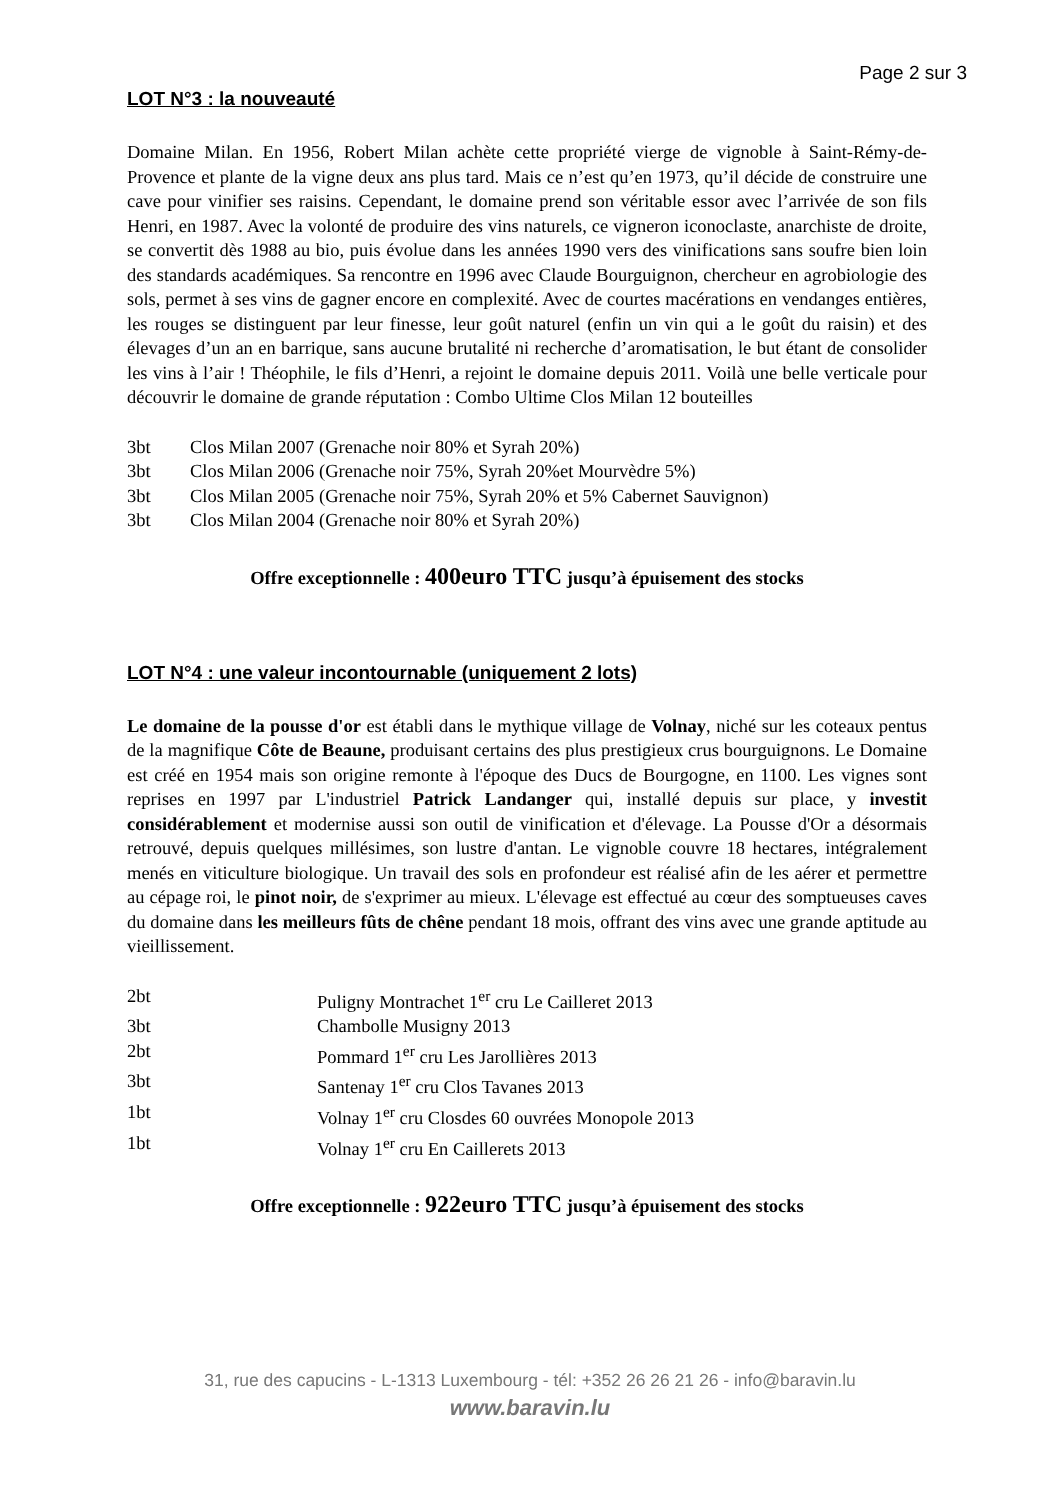Page 2 sur 3
LOT N°3 : la nouveauté
Domaine Milan. En 1956, Robert Milan achète cette propriété vierge de vignoble à Saint-Rémy-de-Provence et plante de la vigne deux ans plus tard. Mais ce n’est qu’en 1973, qu’il décide de construire une cave pour vinifier ses raisins. Cependant, le domaine prend son véritable essor avec l’arrivée de son fils Henri, en 1987. Avec la volonté de produire des vins naturels, ce vigneron iconoclaste, anarchiste de droite, se convertit dès 1988 au bio, puis évolue dans les années 1990 vers des vinifications sans soufre bien loin des standards académiques. Sa rencontre en 1996 avec Claude Bourguignon, chercheur en agrobiologie des sols, permet à ses vins de gagner encore en complexité. Avec de courtes macérations en vendanges entières, les rouges se distinguent par leur finesse, leur goût naturel (enfin un vin qui a le goût du raisin) et des élevages d’un an en barrique, sans aucune brutalité ni recherche d’aromatisation, le but étant de consolider les vins à l’air ! Théophile, le fils d’Henri, a rejoint le domaine depuis 2011. Voilà une belle verticale pour découvrir le domaine de grande réputation : Combo Ultime Clos Milan 12 bouteilles
| 3bt | Clos Milan 2007 (Grenache noir 80% et Syrah 20%) |
| 3bt | Clos Milan 2006 (Grenache noir 75%, Syrah 20%et Mourvèdre 5%) |
| 3bt | Clos Milan 2005 (Grenache noir 75%, Syrah 20% et 5% Cabernet Sauvignon) |
| 3bt | Clos Milan 2004 (Grenache noir 80% et Syrah 20%) |
Offre exceptionnelle : 400euro TTC jusqu’à épuisement des stocks
LOT N°4 : une valeur incontournable (uniquement 2 lots)
Le domaine de la pousse d'or est établi dans le mythique village de Volnay, niché sur les coteaux pentus de la magnifique Côte de Beaune, produisant certains des plus prestigieux crus bourguignons. Le Domaine est créé en 1954 mais son origine remonte à l'époque des Ducs de Bourgogne, en 1100. Les vignes sont reprises en 1997 par L'industriel Patrick Landanger qui, installé depuis sur place, y investit considérablement et modernise aussi son outil de vinification et d'élevage. La Pousse d'Or a désormais retrouvé, depuis quelques millésimes, son lustre d'antan. Le vignoble couvre 18 hectares, intégralement menés en viticulture biologique. Un travail des sols en profondeur est réalisé afin de les aérer et permettre au cépage roi, le pinot noir, de s'exprimer au mieux. L'élevage est effectué au cœur des somptueuses caves du domaine dans les meilleurs fûts de chêne pendant 18 mois, offrant des vins avec une grande aptitude au vieillissement.
| 2bt | Puligny Montrachet 1<sup>er</sup> cru Le Cailleret 2013 |
| 3bt | Chambolle Musigny 2013 |
| 2bt | Pommard 1<sup>er</sup> cru Les Jarollières 2013 |
| 3bt | Santenay 1<sup>er</sup> cru Clos Tavanes 2013 |
| 1bt | Volnay 1<sup>er</sup> cru Closdes 60 ouvrées Monopole 2013 |
| 1bt | Volnay 1<sup>er</sup> cru En Caillerets 2013 |
Offre exceptionnelle : 922euro TTC jusqu’à épuisement des stocks
31, rue des capucins - L-1313 Luxembourg - tél: +352 26 26 21 26 - info@baravin.lu
www.baravin.lu